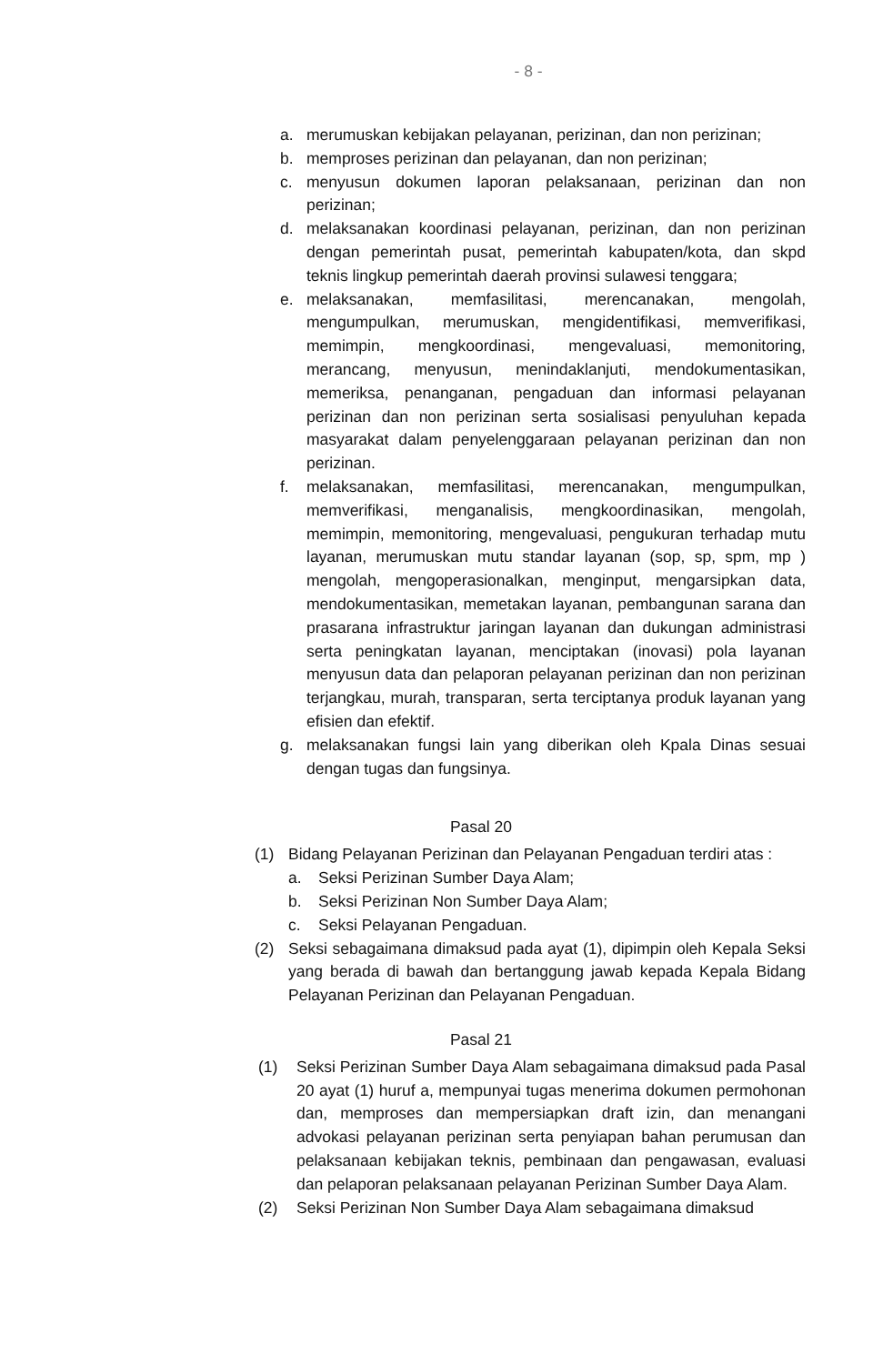- 8 -
a. merumuskan kebijakan pelayanan, perizinan, dan non perizinan;
b. memproses perizinan dan pelayanan, dan non perizinan;
c. menyusun dokumen laporan pelaksanaan, perizinan dan non perizinan;
d. melaksanakan koordinasi pelayanan, perizinan, dan non perizinan dengan pemerintah pusat, pemerintah kabupaten/kota, dan skpd teknis lingkup pemerintah daerah provinsi sulawesi tenggara;
e. melaksanakan, memfasilitasi, merencanakan, mengolah, mengumpulkan, merumuskan, mengidentifikasi, memverifikasi, memimpin, mengkoordinasi, mengevaluasi, memonitoring, merancang, menyusun, menindaklanjuti, mendokumentasikan, memeriksa, penanganan, pengaduan dan informasi pelayanan perizinan dan non perizinan serta sosialisasi penyuluhan kepada masyarakat dalam penyelenggaraan pelayanan perizinan dan non perizinan.
f. melaksanakan, memfasilitasi, merencanakan, mengumpulkan, memverifikasi, menganalisis, mengkoordinasikan, mengolah, memimpin, memonitoring, mengevaluasi, pengukuran terhadap mutu layanan, merumuskan mutu standar layanan (sop, sp, spm, mp ) mengolah, mengoperasionalkan, menginput, mengarsipkan data, mendokumentasikan, memetakan layanan, pembangunan sarana dan prasarana infrastruktur jaringan layanan dan dukungan administrasi serta peningkatan layanan, menciptakan (inovasi) pola layanan menyusun data dan pelaporan pelayanan perizinan dan non perizinan terjangkau, murah, transparan, serta terciptanya produk layanan yang efisien dan efektif.
g. melaksanakan fungsi lain yang diberikan oleh Kpala Dinas sesuai dengan tugas dan fungsinya.
Pasal 20
(1) Bidang Pelayanan Perizinan dan Pelayanan Pengaduan terdiri atas :
a. Seksi Perizinan Sumber Daya Alam;
b. Seksi Perizinan Non Sumber Daya Alam;
c. Seksi Pelayanan Pengaduan.
(2) Seksi sebagaimana dimaksud pada ayat (1), dipimpin oleh Kepala Seksi yang berada di bawah dan bertanggung jawab kepada Kepala Bidang Pelayanan Perizinan dan Pelayanan Pengaduan.
Pasal 21
(1) Seksi Perizinan Sumber Daya Alam sebagaimana dimaksud pada Pasal 20 ayat (1) huruf a, mempunyai tugas menerima dokumen permohonan dan, memproses dan mempersiapkan draft izin, dan menangani advokasi pelayanan perizinan serta penyiapan bahan perumusan dan pelaksanaan kebijakan teknis, pembinaan dan pengawasan, evaluasi dan pelaporan pelaksanaan pelayanan Perizinan Sumber Daya Alam.
(2) Seksi Perizinan Non Sumber Daya Alam sebagaimana dimaksud